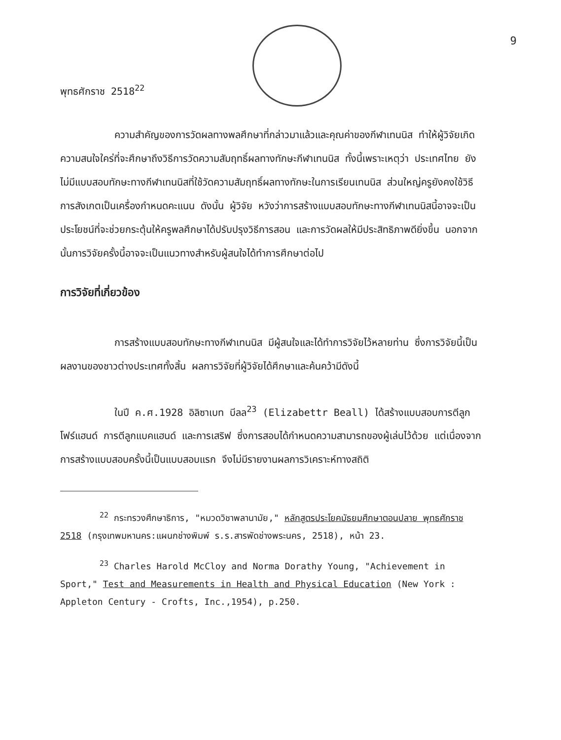9
พุทธศักราช 2518<sup>22</sup>
ความสำคัญของการวัดผลทางพลศึกษาที่กล่าวมาแล้วและคุณค่าของกีฬาเทนนิส ทำให้ผู้วิจัยเกิดความสนใจใคร่ที่จะศึกษาถึงวิธีการวัดความสัมฤทธิ์ผลทางทักษะกีฬาเทนนิส ทั้งนี้เพราะเหตุว่า ประเทศไทย ยังไม่มีแบบสอบทักษะทางกีฬาเทนนิสที่ใช้วัดความสัมฤทธิ์ผลทางทักษะในการเรียนเทนนิส ส่วนใหญ่ครูยังคงใช้วิธีการสังเกตเป็นเครื่องกำหนดคะแนน ดังนั้น ผู้วิจัย หวังว่าการสร้างแบบสอบทักษะทางกีฬาเทนนิสนี้อาจจะเป็นประโยชน์ที่จะช่วยกระตุ้นให้ครูพลศึกษาได้ปรับปรุงวิธีการสอน และการวัดผลให้มีประสิทธิภาพดียิ่งขึ้น นอกจากนั้นการวิจัยครั้งนี้อาจจะเป็นแนวทางสำหรับผู้สนใจได้ทำการศึกษาต่อไป
การวิจัยที่เกี่ยวข้อง
การสร้างแบบสอบทักษะทางกีฬาเทนนิส มีผู้สนใจและได้ทำการวิจัยไว้หลายท่าน ซึ่งการวิจัยนี้เป็นผลงานของชาวต่างประเทศทั้งสิ้น ผลการวิจัยที่ผู้วิจัยได้ศึกษาและค้นคว้ามีดังนี้
ในปี ค.ศ.1928 อิลิซาเบท บีลล<sup>23</sup> (Elizabettr Beall) ได้สร้างแบบสอบการตีลูกโฟร์แฮนด์ การตีลูกแบคแฮนด์ และการเสริฟ ซึ่งการสอบได้กำหนดความสามารถของผู้เล่นไว้ด้วย แต่เนื่องจากการสร้างแบบสอบครั้งนี้เป็นแบบสอบแรก จึงไม่มีรายงานผลการวิเคราะห์ทางสถิติ
<sup>22</sup> กระทรวงศึกษาธิการ, "หมวดวิชาพลานามัย," หลักสูตรประโยคมัธยมศึกษาตอนปลาย พุทธศักราช 2518 (กรุงเทพมหานคร:แผนกช่างพิมพ์ ร.ร.สารพัดช่างพระนคร, 2518), หน้า 23.
<sup>23</sup> Charles Harold McCloy and Norma Dorathy Young, "Achievement in Sport," Test and Measurements in Health and Physical Education (New York : Appleton Century - Crofts, Inc.,1954), p.250.